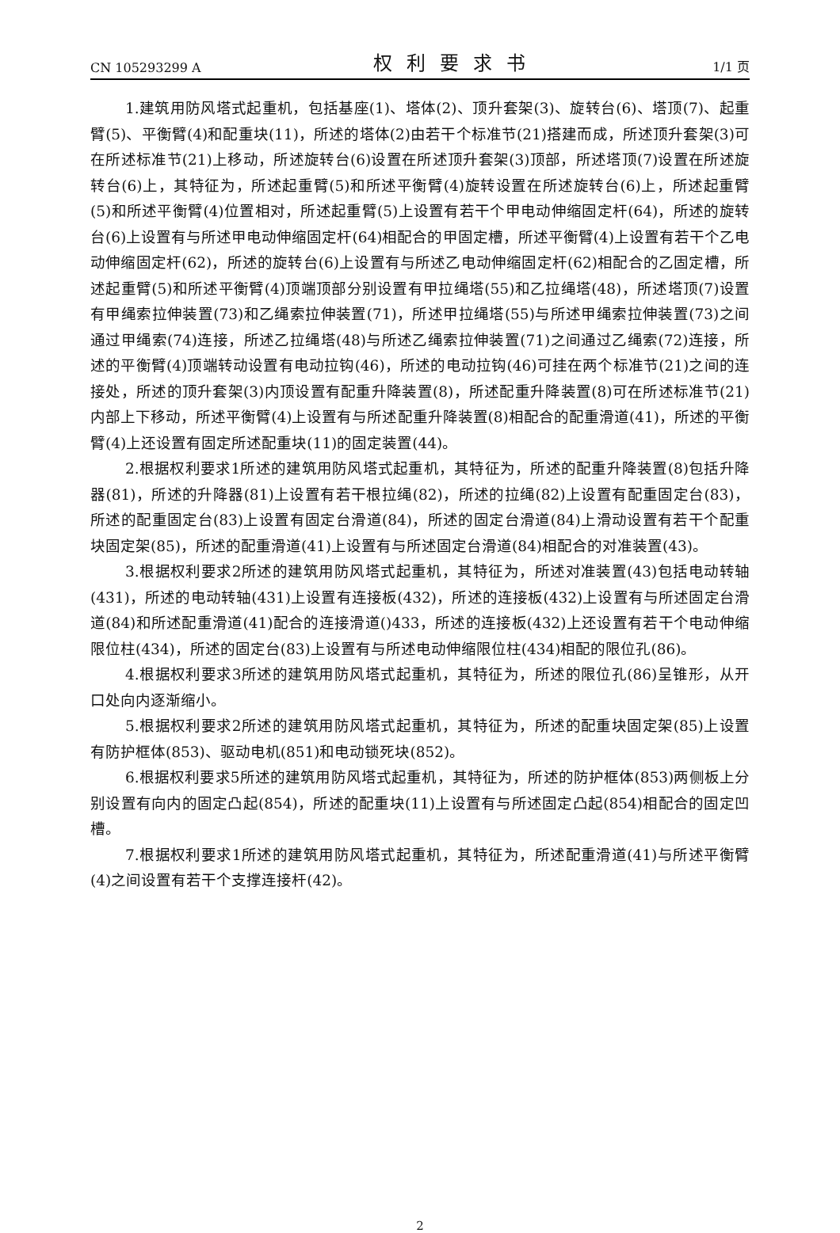CN 105293299 A 权利要求书 1/1 页
1.建筑用防风塔式起重机，包括基座(1)、塔体(2)、顶升套架(3)、旋转台(6)、塔顶(7)、起重臂(5)、平衡臂(4)和配重块(11)，所述的塔体(2)由若干个标准节(21)搭建而成，所述顶升套架(3)可在所述标准节(21)上移动，所述旋转台(6)设置在所述顶升套架(3)顶部，所述塔顶(7)设置在所述旋转台(6)上，其特征为，所述起重臂(5)和所述平衡臂(4)旋转设置在所述旋转台(6)上，所述起重臂(5)和所述平衡臂(4)位置相对，所述起重臂(5)上设置有若干个甲电动伸缩固定杆(64)，所述的旋转台(6)上设置有与所述甲电动伸缩固定杆(64)相配合的甲固定槽，所述平衡臂(4)上设置有若干个乙电动伸缩固定杆(62)，所述的旋转台(6)上设置有与所述乙电动伸缩固定杆(62)相配合的乙固定槽，所述起重臂(5)和所述平衡臂(4)顶端顶部分别设置有甲拉绳塔(55)和乙拉绳塔(48)，所述塔顶(7)设置有甲绳索拉伸装置(73)和乙绳索拉伸装置(71)，所述甲拉绳塔(55)与所述甲绳索拉伸装置(73)之间通过甲绳索(74)连接，所述乙拉绳塔(48)与所述乙绳索拉伸装置(71)之间通过乙绳索(72)连接，所述的平衡臂(4)顶端转动设置有电动拉钩(46)，所述的电动拉钩(46)可挂在两个标准节(21)之间的连接处，所述的顶升套架(3)内顶设置有配重升降装置(8)，所述配重升降装置(8)可在所述标准节(21)内部上下移动，所述平衡臂(4)上设置有与所述配重升降装置(8)相配合的配重滑道(41)，所述的平衡臂(4)上还设置有固定所述配重块(11)的固定装置(44)。
2.根据权利要求1所述的建筑用防风塔式起重机，其特征为，所述的配重升降装置(8)包括升降器(81)，所述的升降器(81)上设置有若干根拉绳(82)，所述的拉绳(82)上设置有配重固定台(83)，所述的配重固定台(83)上设置有固定台滑道(84)，所述的固定台滑道(84)上滑动设置有若干个配重块固定架(85)，所述的配重滑道(41)上设置有与所述固定台滑道(84)相配合的对准装置(43)。
3.根据权利要求2所述的建筑用防风塔式起重机，其特征为，所述对准装置(43)包括电动转轴(431)，所述的电动转轴(431)上设置有连接板(432)，所述的连接板(432)上设置有与所述固定台滑道(84)和所述配重滑道(41)配合的连接滑道()433，所述的连接板(432)上还设置有若干个电动伸缩限位柱(434)，所述的固定台(83)上设置有与所述电动伸缩限位柱(434)相配的限位孔(86)。
4.根据权利要求3所述的建筑用防风塔式起重机，其特征为，所述的限位孔(86)呈锥形，从开口处向内逐渐缩小。
5.根据权利要求2所述的建筑用防风塔式起重机，其特征为，所述的配重块固定架(85)上设置有防护框体(853)、驱动电机(851)和电动锁死块(852)。
6.根据权利要求5所述的建筑用防风塔式起重机，其特征为，所述的防护框体(853)两侧板上分别设置有向内的固定凸起(854)，所述的配重块(11)上设置有与所述固定凸起(854)相配合的固定凹槽。
7.根据权利要求1所述的建筑用防风塔式起重机，其特征为，所述配重滑道(41)与所述平衡臂(4)之间设置有若干个支撑连接杆(42)。
2